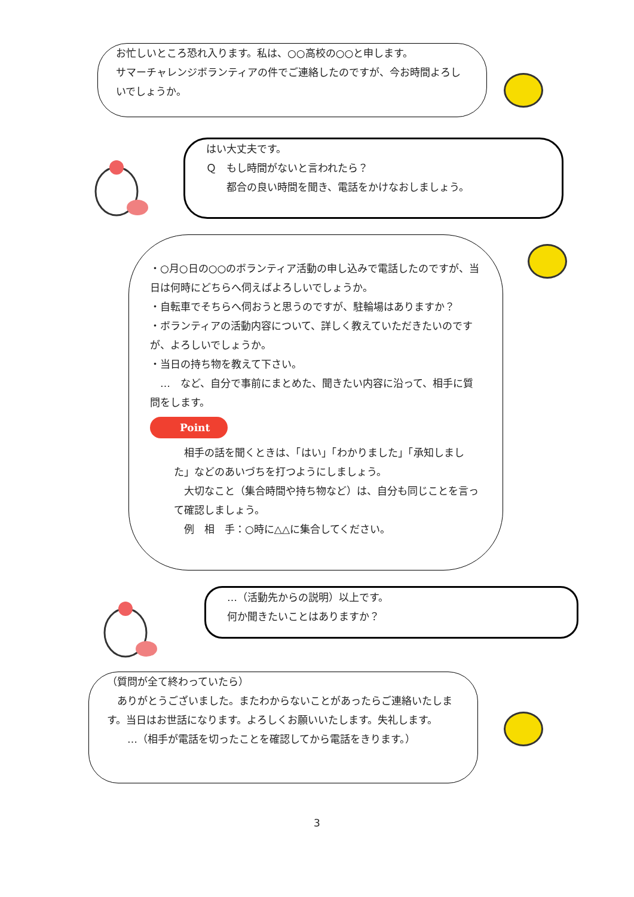お忙しいところ恐れ入ります。私は、○○高校の○○と申します。
サマーチャレンジボランティアの件でご連絡したのですが、今お時間よろしいでしょうか。
はい大丈夫です。
Ｑ　もし時間がないと言われたら？
　　都合の良い時間を聞き、電話をかけなおしましょう。
・○月○日の○○のボランティア活動の申し込みで電話したのですが、当日は何時にどちらへ伺えばよろしいでしょうか。
・自転車でそちらへ伺おうと思うのですが、駐輪場はありますか？
・ボランティアの活動内容について、詳しく教えていただきたいのですが、よろしいでしょうか。
・当日の持ち物を教えて下さい。
　…　など、自分で事前にまとめた、聞きたい内容に沿って、相手に質問をします。
Point
　相手の話を聞くときは、「はい」「わかりました」「承知しました」などのあいづちを打つようにしましょう。
　大切なこと（集合時間や持ち物など）は、自分も同じことを言って確認しましょう。
　例　相　手：○時に△△に集合してください。
…（活動先からの説明）以上です。
何か聞きたいことはありますか？
（質問が全て終わっていたら）
　ありがとうございました。またわからないことがあったらご連絡いたします。当日はお世話になります。よろしくお願いいたします。失礼します。
　　…（相手が電話を切ったことを確認してから電話をきります。）
3